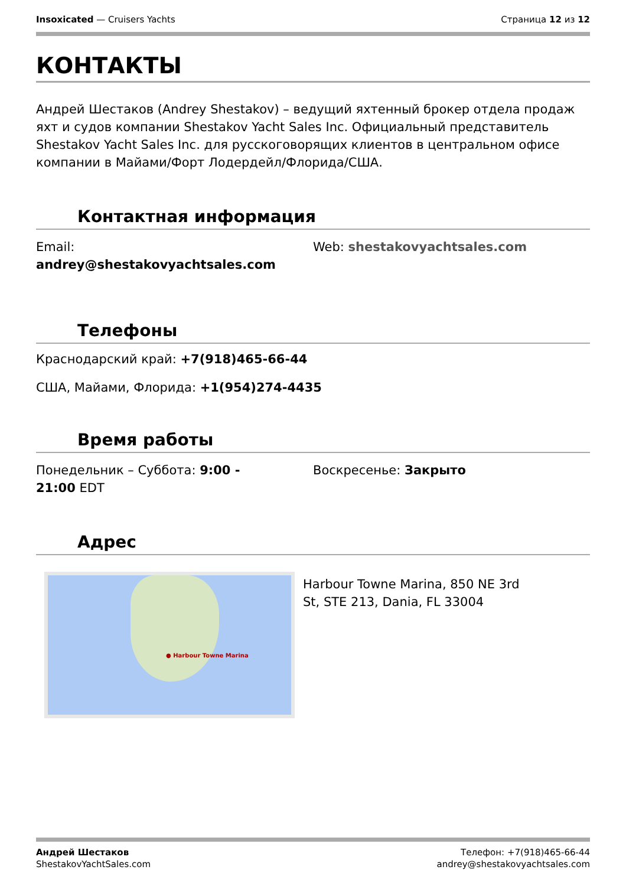Insoxicated — Cruisers Yachts Страница 12 из 12
КОНТАКТЫ
Андрей Шестаков (Andrey Shestakov) – ведущий яхтенный брокер отдела продаж яхт и судов компании Shestakov Yacht Sales Inc. Официальный представитель Shestakov Yacht Sales Inc. для русскоговорящих клиентов в центральном офисе компании в Майами/Форт Лодердейл/Флорида/США.
Контактная информация
Email:
andrey@shestakovyachtsales.com
Web: shestakovyachtsales.com
Телефоны
Краснодарский край: +7(918)465-66-44
США, Майами, Флорида: +1(954)274-4435
Время работы
Понедельник – Суббота: 9:00 -
21:00 EDT
Воскресенье: Закрыто
Адрес
● Harbour Towne Marina
Harbour Towne Marina, 850 NE 3rd St, STE 213, Dania, FL 33004
Андрей Шестаков
ShestakovYachtSales.com
Телефон: +7(918)465-66-44
andrey@shestakovyachtsales.com